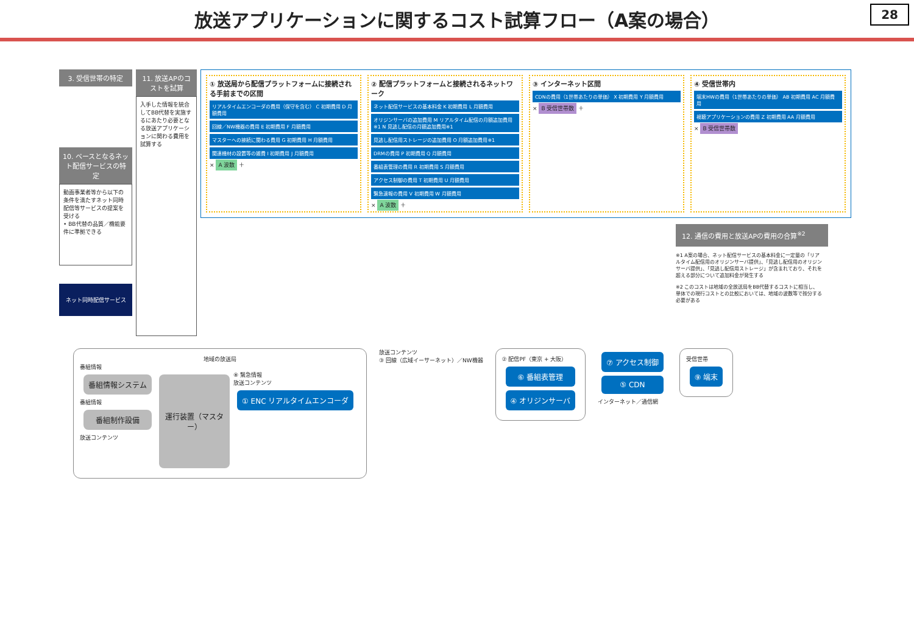放送アプリケーションに関するコスト試算フロー（A案の場合） 28
3. 受信世帯の特定
10. ベースとなるネット配信サービスの特定
動画事業者等から以下の条件を満たすネット同時配信等サービスの提案を受ける
• BB代替の品質／機能要件に準拠できる
ネット同時配信サービス
11. 放送APのコストを試算
入手した情報を統合してBB代替を実施するにあたり必要となる放送アプリケーションに関わる費用を試算する
① 放送局から配信プラットフォームに接続される手前までの区間
リアルタイムエンコーダの費用（保守を含む） C 初期費用 D 月額費用
回線／NW機器の費用 E 初期費用 F 月額費用
マスターへの接続に関わる費用 G 初期費用 H 月額費用
関連機材の設置等の雑費 I 初期費用 J 月額費用
× A 波数 ＋
② 配信プラットフォームと接続されるネットワーク
ネット配信サービスの基本料金 K 初期費用 L 月額費用
オリジンサーバの追加費用 M リアルタイム配信の月額追加費用※1 N 見逃し配信の月額追加費用※1
見逃し配信用ストレージの追加費用 O 月額追加費用※1
DRMの費用 P 初期費用 Q 月額費用
番組表管理の費用 R 初期費用 S 月額費用
アクセス制御の費用 T 初期費用 U 月額費用
緊急速報の費用 V 初期費用 W 月額費用
× A 波数 ＋
③ インターネット区間
CDNの費用（1世帯あたりの単価） X 初期費用 Y 月額費用
× B 受信世帯数 ＋
④ 受信世帯内
端末HWの費用（1世帯あたりの単価） AB 初期費用 AC 月額費用
視聴アプリケーションの費用 Z 初期費用 AA 月額費用
× B 受信世帯数
12. 通信の費用と放送APの費用の合算<sup>※2</sup>
※1 A案の場合、ネット配信サービスの基本料金に一定量の「リアルタイム配信用のオリジンサーバ提供」、「見逃し配信用のオリジンサーバ提供」、「見逃し配信用ストレージ」が含まれており、それを超える部分について追加料金が発生する
※2 このコストは地域の全放送局をBB代替するコストに相当し、単体での現行コストとの比較においては、地域の波数等で按分する必要がある
地域の放送局
番組情報
番組情報システム
番組情報
番組制作設備
放送コンテンツ
運行装置（マスター）
⑧ 緊急情報
放送コンテンツ
① ENC リアルタイムエンコーダ
放送コンテンツ
③ 回線（広域イーサーネット）／NW機器
② 配信PF（東京 + 大阪）
⑥ 番組表管理
④ オリジンサーバ
⑦ アクセス制御
⑤ CDN
インターネット／通信網
受信世帯
⑨ 端末